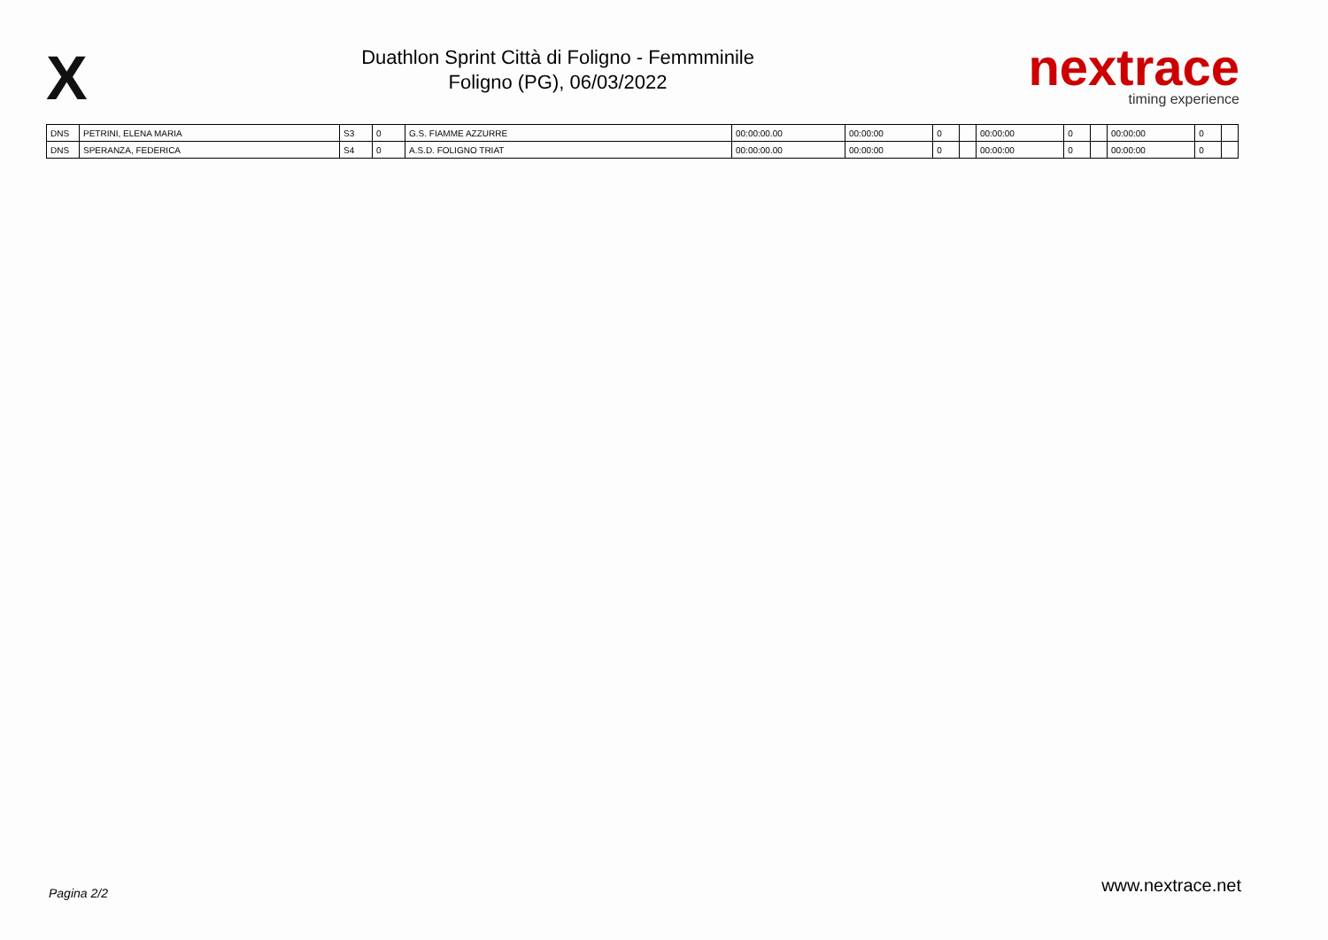X
Duathlon Sprint Città di Foligno - Femmminile
Foligno (PG), 06/03/2022
nextrace
timing experience
| DNS | PETRINI, ELENA MARIA | S3 | 0 | G.S. FIAMME AZZURRE | 00:00:00.00 | 00:00:00 | 0 | | 00:00:00 | 0 | | 00:00:00 | 0 | |
| DNS | SPERANZA, FEDERICA | S4 | 0 | A.S.D. FOLIGNO TRIAT | 00:00:00.00 | 00:00:00 | 0 | | 00:00:00 | 0 | | 00:00:00 | 0 | |
Pagina 2/2 www.nextrace.net